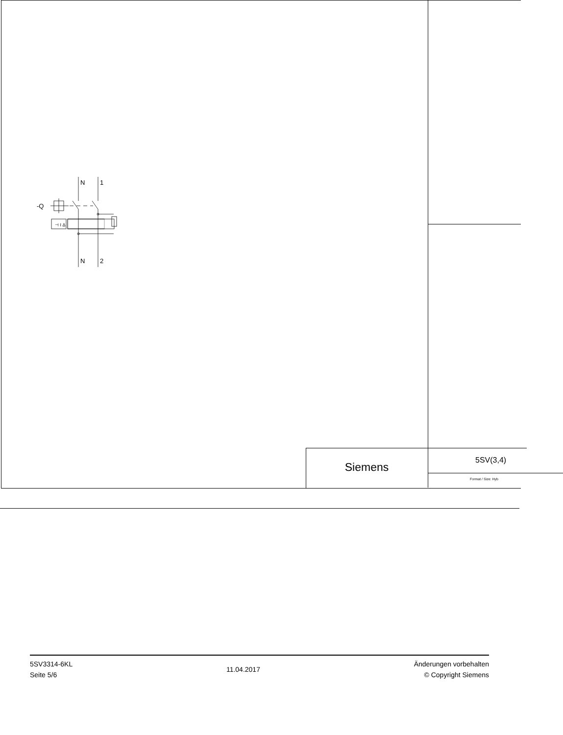N
1
-Q
⊣ I Δ
N
2
Siemens
5SV(3,4)
Format / Size: Hyb
5SV3314-6KL
Seite 5/6
11.04.2017
Änderungen vorbehalten
© Copyright Siemens